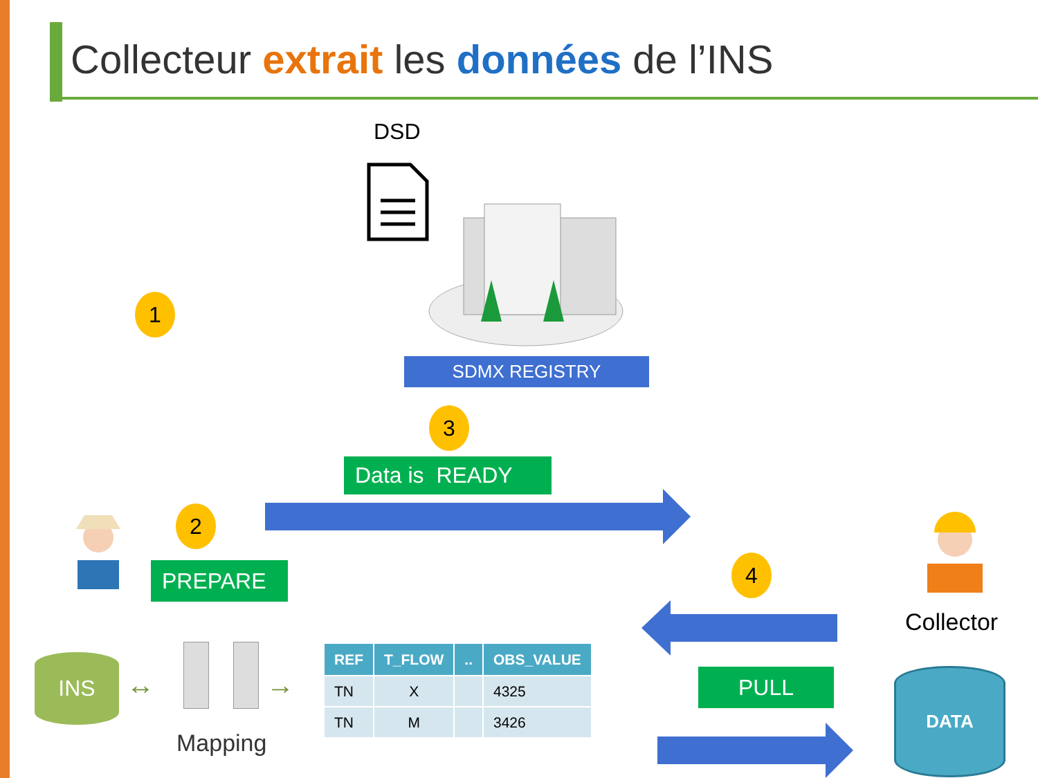Collecteur extrait les données de l’INS
DSD
SDMX REGISTRY
1
3
2
4
Data is READY
PREPARE
Collector
PULL DATA
INS
↔ →
Mapping
| REF | T_FLOW | .. | OBS_VALUE |
| --- | --- | --- | --- |
| TN | X | | 4325 |
| TN | M | | 3426 |